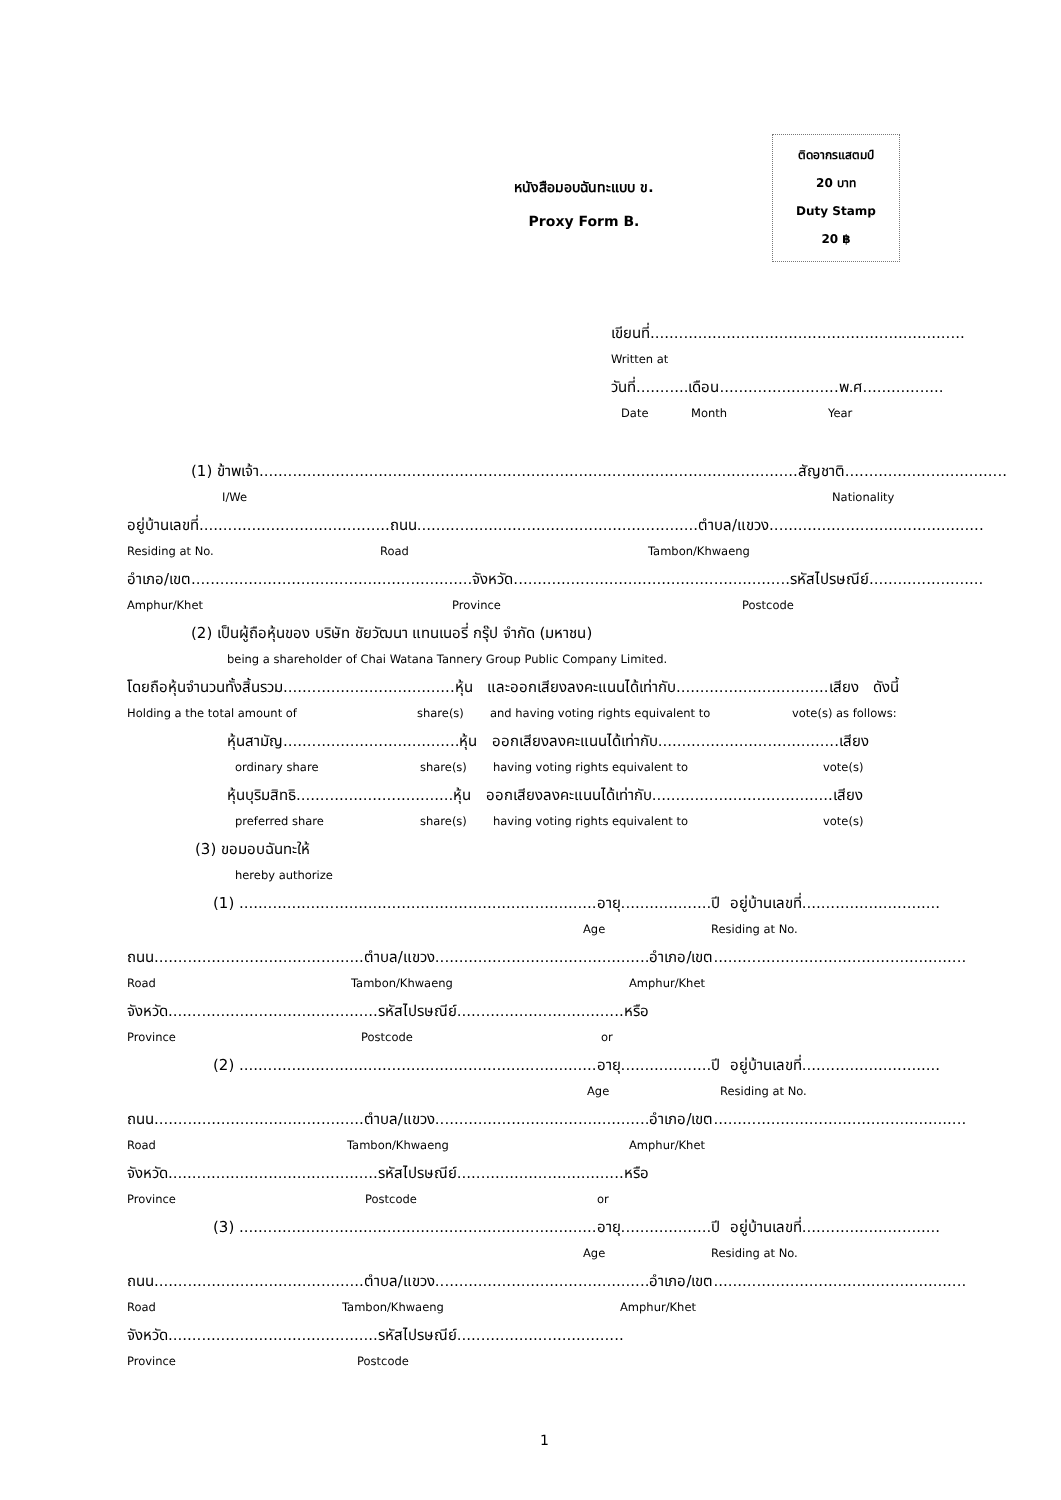ติดอากรแสตมป์
20 บาท
Duty Stamp
20 ฿
หนังสือมอบฉันทะแบบ ข.
Proxy Form B.
เขียนที่..................................................................
Written at
วันที่...........เดือน.........................พ.ศ.................
Date Month Year
(1) ข้าพเจ้า.................................................................................................................สัญชาติ..................................
I/We Nationality
อยู่บ้านเลขที่........................................ถนน...........................................................ตำบล/แขวง.............................................
Residing at No. Road Tambon/Khwaeng
อำเภอ/เขต...........................................................จังหวัด..........................................................รหัสไปรษณีย์........................
Amphur/Khet Province Postcode
(2) เป็นผู้ถือหุ้นของ บริษัท ชัยวัฒนา แทนเนอรี่ กรุ๊ป จำกัด (มหาชน)
being a shareholder of Chai Watana Tannery Group Public Company Limited.
โดยถือหุ้นจำนวนทั้งสิ้นรวม....................................หุ้น และออกเสียงลงคะแนนได้เท่ากับ................................เสียง ดังนี้
Holding a the total amount of share(s) and having voting rights equivalent to vote(s) as follows:
หุ้นสามัญ.....................................หุ้น ออกเสียงลงคะแนนได้เท่ากับ......................................เสียง
ordinary share share(s) having voting rights equivalent to vote(s)
หุ้นบุริมสิทธิ.................................หุ้น ออกเสียงลงคะแนนได้เท่ากับ......................................เสียง
preferred share share(s) having voting rights equivalent to vote(s)
(3) ขอมอบฉันทะให้
hereby authorize
(1) ...........................................................................อายุ...................ปี อยู่บ้านเลขที่.............................
Age Residing at No.
ถนน............................................ตำบล/แขวง.............................................อำเภอ/เขต.....................................................
Road Tambon/Khwaeng Amphur/Khet
จังหวัด............................................รหัสไปรษณีย์...................................หรือ
Province Postcode or
(2) ...........................................................................อายุ...................ปี อยู่บ้านเลขที่.............................
Age Residing at No.
ถนน............................................ตำบล/แขวง.............................................อำเภอ/เขต.....................................................
Road Tambon/Khwaeng Amphur/Khet
จังหวัด............................................รหัสไปรษณีย์...................................หรือ
Province Postcode or
(3) ...........................................................................อายุ...................ปี อยู่บ้านเลขที่.............................
Age Residing at No.
ถนน............................................ตำบล/แขวง.............................................อำเภอ/เขต.....................................................
Road Tambon/Khwaeng Amphur/Khet
จังหวัด............................................รหัสไปรษณีย์...................................
Province Postcode
1